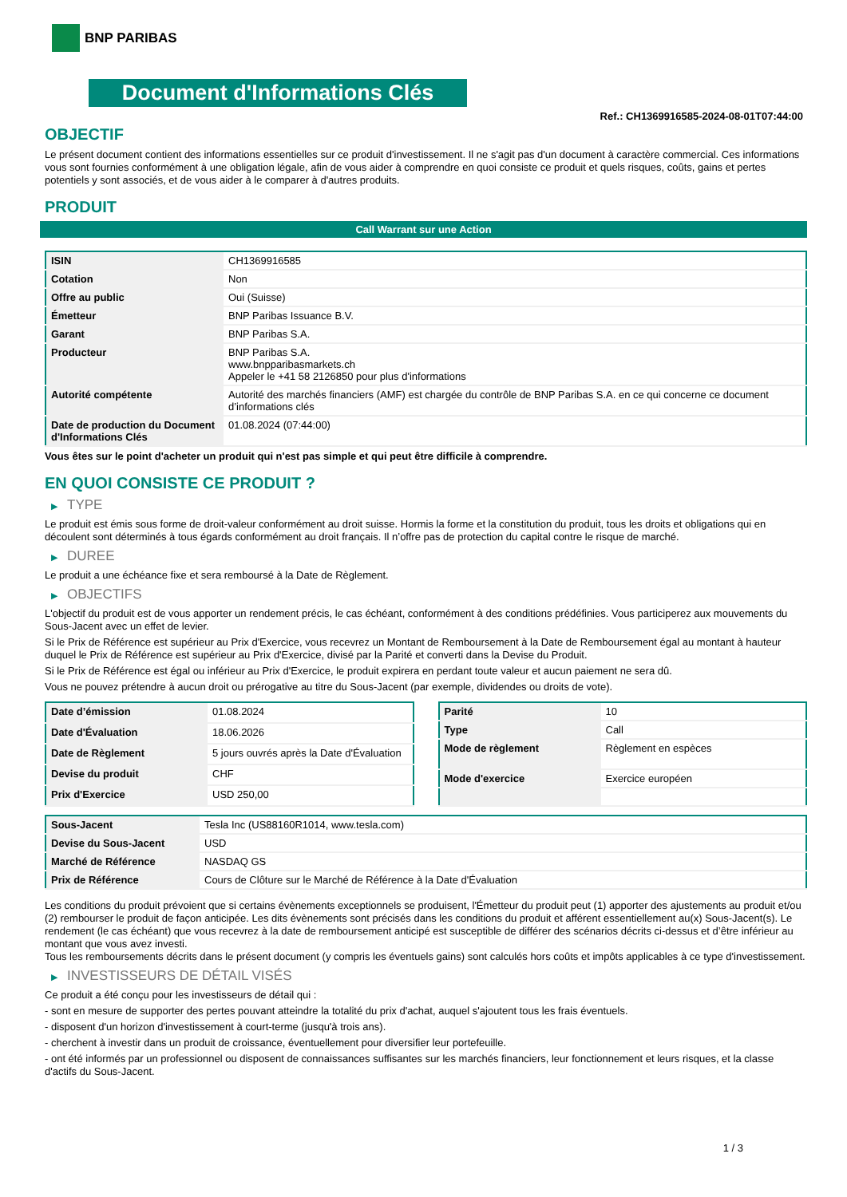BNP PARIBAS
Document d'Informations Clés
Ref.: CH1369916585-2024-08-01T07:44:00
OBJECTIF
Le présent document contient des informations essentielles sur ce produit d'investissement. Il ne s'agit pas d'un document à caractère commercial. Ces informations vous sont fournies conformément à une obligation légale, afin de vous aider à comprendre en quoi consiste ce produit et quels risques, coûts, gains et pertes potentiels y sont associés, et de vous aider à le comparer à d'autres produits.
PRODUIT
Call Warrant sur une Action
| ISIN | CH1369916585 |
| Cotation | Non |
| Offre au public | Oui (Suisse) |
| Émetteur | BNP Paribas Issuance B.V. |
| Garant | BNP Paribas S.A. |
| Producteur | BNP Paribas S.A. www.bnpparibasmarkets.ch Appeler le +41 58 2126850 pour plus d'informations |
| Autorité compétente | Autorité des marchés financiers (AMF) est chargée du contrôle de BNP Paribas S.A. en ce qui concerne ce document d’informations clés |
| Date de production du Document d'Informations Clés | 01.08.2024 (07:44:00) |
Vous êtes sur le point d'acheter un produit qui n'est pas simple et qui peut être difficile à comprendre.
EN QUOI CONSISTE CE PRODUIT ?
▶ TYPE
Le produit est émis sous forme de droit-valeur conformément au droit suisse. Hormis la forme et la constitution du produit, tous les droits et obligations qui en découlent sont déterminés à tous égards conformément au droit français. Il n’offre pas de protection du capital contre le risque de marché.
▶ DUREE
Le produit a une échéance fixe et sera remboursé à la Date de Règlement.
▶ OBJECTIFS
L'objectif du produit est de vous apporter un rendement précis, le cas échéant, conformément à des conditions prédéfinies. Vous participerez aux mouvements du Sous-Jacent avec un effet de levier.
Si le Prix de Référence est supérieur au Prix d'Exercice, vous recevrez un Montant de Remboursement à la Date de Remboursement égal au montant à hauteur duquel le Prix de Référence est supérieur au Prix d'Exercice, divisé par la Parité et converti dans la Devise du Produit.
Si le Prix de Référence est égal ou inférieur au Prix d'Exercice, le produit expirera en perdant toute valeur et aucun paiement ne sera dû.
Vous ne pouvez prétendre à aucun droit ou prérogative au titre du Sous-Jacent (par exemple, dividendes ou droits de vote).
| Date d’émission | 01.08.2024 |
| Date d'Évaluation | 18.06.2026 |
| Date de Règlement | 5 jours ouvrés après la Date d'Évaluation |
| Devise du produit | CHF |
| Prix d'Exercice | USD 250,00 |
| Parité | 10 |
| Type | Call |
| Mode de règlement | Règlement en espèces |
| Mode d'exercice | Exercice européen |
| Sous-Jacent | Tesla Inc (US88160R1014, www.tesla.com) |
| Devise du Sous-Jacent | USD |
| Marché de Référence | NASDAQ GS |
| Prix de Référence | Cours de Clôture sur le Marché de Référence à la Date d'Évaluation |
Les conditions du produit prévoient que si certains évènements exceptionnels se produisent, l'Émetteur du produit peut (1) apporter des ajustements au produit et/ou (2) rembourser le produit de façon anticipée. Les dits évènements sont précisés dans les conditions du produit et afférent essentiellement au(x) Sous-Jacent(s). Le rendement (le cas échéant) que vous recevrez à la date de remboursement anticipé est susceptible de différer des scénarios décrits ci-dessus et d’être inférieur au montant que vous avez investi.
Tous les remboursements décrits dans le présent document (y compris les éventuels gains) sont calculés hors coûts et impôts applicables à ce type d'investissement.
▶ INVESTISSEURS DE DÉTAIL VISÉS
Ce produit a été conçu pour les investisseurs de détail qui :
- sont en mesure de supporter des pertes pouvant atteindre la totalité du prix d'achat, auquel s'ajoutent tous les frais éventuels.
- disposent d'un horizon d'investissement à court-terme (jusqu'à trois ans).
- cherchent à investir dans un produit de croissance, éventuellement pour diversifier leur portefeuille.
- ont été informés par un professionnel ou disposent de connaissances suffisantes sur les marchés financiers, leur fonctionnement et leurs risques, et la classe d'actifs du Sous-Jacent.
1 / 3